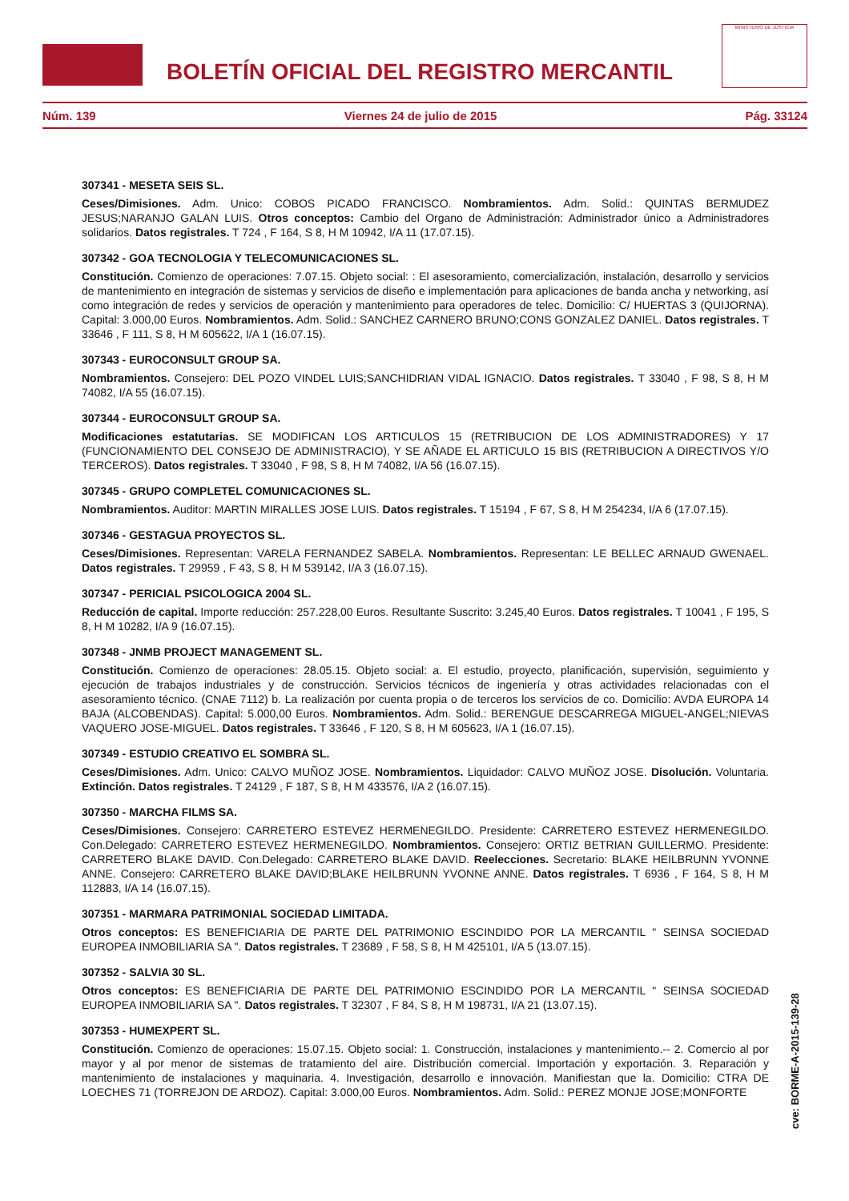BOLETÍN OFICIAL DEL REGISTRO MERCANTIL
MINISTERIO DE JUSTICIA
Núm. 139 Viernes 24 de julio de 2015 Pág. 33124
307341 - MESETA SEIS SL.
Ceses/Dimisiones. Adm. Unico: COBOS PICADO FRANCISCO. Nombramientos. Adm. Solid.: QUINTAS BERMUDEZ JESUS;NARANJO GALAN LUIS. Otros conceptos: Cambio del Organo de Administración: Administrador único a Administradores solidarios. Datos registrales. T 724 , F 164, S 8, H M 10942, I/A 11 (17.07.15).
307342 - GOA TECNOLOGIA Y TELECOMUNICACIONES SL.
Constitución. Comienzo de operaciones: 7.07.15. Objeto social: : El asesoramiento, comercialización, instalación, desarrollo y servicios de mantenimiento en integración de sistemas y servicios de diseño e implementación para aplicaciones de banda ancha y networking, así como integración de redes y servicios de operación y mantenimiento para operadores de telec. Domicilio: C/ HUERTAS 3 (QUIJORNA). Capital: 3.000,00 Euros. Nombramientos. Adm. Solid.: SANCHEZ CARNERO BRUNO;CONS GONZALEZ DANIEL. Datos registrales. T 33646 , F 111, S 8, H M 605622, I/A 1 (16.07.15).
307343 - EUROCONSULT GROUP SA.
Nombramientos. Consejero: DEL POZO VINDEL LUIS;SANCHIDRIAN VIDAL IGNACIO. Datos registrales. T 33040 , F 98, S 8, H M 74082, I/A 55 (16.07.15).
307344 - EUROCONSULT GROUP SA.
Modificaciones estatutarias. SE MODIFICAN LOS ARTICULOS 15 (RETRIBUCION DE LOS ADMINISTRADORES) Y 17 (FUNCIONAMIENTO DEL CONSEJO DE ADMINISTRACIO), Y SE AÑADE EL ARTICULO 15 BIS (RETRIBUCION A DIRECTIVOS Y/O TERCEROS). Datos registrales. T 33040 , F 98, S 8, H M 74082, I/A 56 (16.07.15).
307345 - GRUPO COMPLETEL COMUNICACIONES SL.
Nombramientos. Auditor: MARTIN MIRALLES JOSE LUIS. Datos registrales. T 15194 , F 67, S 8, H M 254234, I/A 6 (17.07.15).
307346 - GESTAGUA PROYECTOS SL.
Ceses/Dimisiones. Representan: VARELA FERNANDEZ SABELA. Nombramientos. Representan: LE BELLEC ARNAUD GWENAEL. Datos registrales. T 29959 , F 43, S 8, H M 539142, I/A 3 (16.07.15).
307347 - PERICIAL PSICOLOGICA 2004 SL.
Reducción de capital. Importe reducción: 257.228,00 Euros. Resultante Suscrito: 3.245,40 Euros. Datos registrales. T 10041 , F 195, S 8, H M 10282, I/A 9 (16.07.15).
307348 - JNMB PROJECT MANAGEMENT SL.
Constitución. Comienzo de operaciones: 28.05.15. Objeto social: a. El estudio, proyecto, planificación, supervisión, seguimiento y ejecución de trabajos industriales y de construcción. Servicios técnicos de ingeniería y otras actividades relacionadas con el asesoramiento técnico. (CNAE 7112) b. La realización por cuenta propia o de terceros los servicios de co. Domicilio: AVDA EUROPA 14 BAJA (ALCOBENDAS). Capital: 5.000,00 Euros. Nombramientos. Adm. Solid.: BERENGUE DESCARREGA MIGUEL-ANGEL;NIEVAS VAQUERO JOSE-MIGUEL. Datos registrales. T 33646 , F 120, S 8, H M 605623, I/A 1 (16.07.15).
307349 - ESTUDIO CREATIVO EL SOMBRA SL.
Ceses/Dimisiones. Adm. Unico: CALVO MUÑOZ JOSE. Nombramientos. Liquidador: CALVO MUÑOZ JOSE. Disolución. Voluntaria. Extinción. Datos registrales. T 24129 , F 187, S 8, H M 433576, I/A 2 (16.07.15).
307350 - MARCHA FILMS SA.
Ceses/Dimisiones. Consejero: CARRETERO ESTEVEZ HERMENEGILDO. Presidente: CARRETERO ESTEVEZ HERMENEGILDO. Con.Delegado: CARRETERO ESTEVEZ HERMENEGILDO. Nombramientos. Consejero: ORTIZ BETRIAN GUILLERMO. Presidente: CARRETERO BLAKE DAVID. Con.Delegado: CARRETERO BLAKE DAVID. Reelecciones. Secretario: BLAKE HEILBRUNN YVONNE ANNE. Consejero: CARRETERO BLAKE DAVID;BLAKE HEILBRUNN YVONNE ANNE. Datos registrales. T 6936 , F 164, S 8, H M 112883, I/A 14 (16.07.15).
307351 - MARMARA PATRIMONIAL SOCIEDAD LIMITADA.
Otros conceptos: ES BENEFICIARIA DE PARTE DEL PATRIMONIO ESCINDIDO POR LA MERCANTIL " SEINSA SOCIEDAD EUROPEA INMOBILIARIA SA ". Datos registrales. T 23689 , F 58, S 8, H M 425101, I/A 5 (13.07.15).
307352 - SALVIA 30 SL.
Otros conceptos: ES BENEFICIARIA DE PARTE DEL PATRIMONIO ESCINDIDO POR LA MERCANTIL " SEINSA SOCIEDAD EUROPEA INMOBILIARIA SA ". Datos registrales. T 32307 , F 84, S 8, H M 198731, I/A 21 (13.07.15).
307353 - HUMEXPERT SL.
Constitución. Comienzo de operaciones: 15.07.15. Objeto social: 1. Construcción, instalaciones y mantenimiento.-- 2. Comercio al por mayor y al por menor de sistemas de tratamiento del aire. Distribución comercial. Importación y exportación. 3. Reparación y mantenimiento de instalaciones y maquinaria. 4. Investigación, desarrollo e innovación. Manifiestan que la. Domicilio: CTRA DE LOECHES 71 (TORREJON DE ARDOZ). Capital: 3.000,00 Euros. Nombramientos. Adm. Solid.: PEREZ MONJE JOSE;MONFORTE
cve: BORME-A-2015-139-28